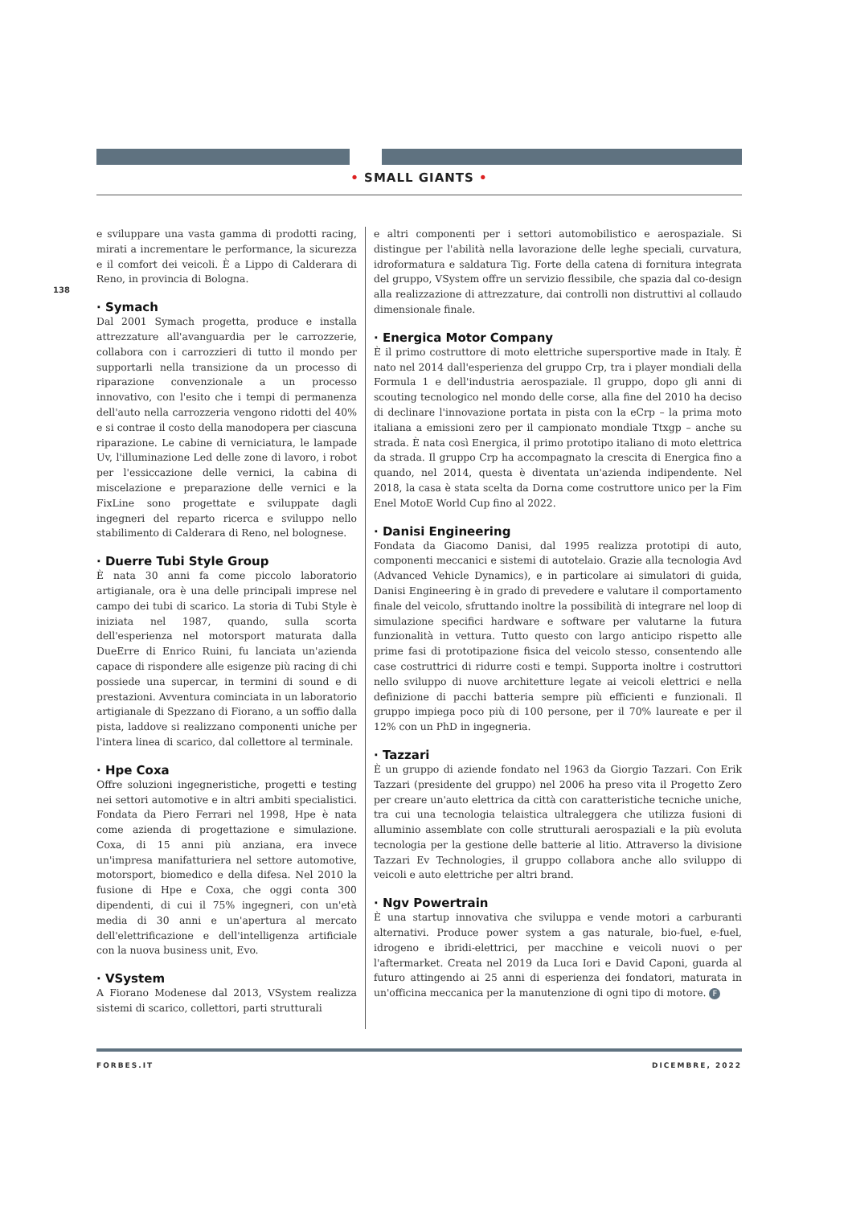• SMALL GIANTS •
138
e sviluppare una vasta gamma di prodotti racing, mirati a incrementare le performance, la sicurezza e il comfort dei veicoli. È a Lippo di Calderara di Reno, in provincia di Bologna.
· Symach
Dal 2001 Symach progetta, produce e installa attrezzature all'avanguardia per le carrozzerie, collabora con i carrozzieri di tutto il mondo per supportarli nella transizione da un processo di riparazione convenzionale a un processo innovativo, con l'esito che i tempi di permanenza dell'auto nella carrozzeria vengono ridotti del 40% e si contrae il costo della manodopera per ciascuna riparazione. Le cabine di verniciatura, le lampade Uv, l'illuminazione Led delle zone di lavoro, i robot per l'essiccazione delle vernici, la cabina di miscelazione e preparazione delle vernici e la FixLine sono progettate e sviluppate dagli ingegneri del reparto ricerca e sviluppo nello stabilimento di Calderara di Reno, nel bolognese.
· Duerre Tubi Style Group
È nata 30 anni fa come piccolo laboratorio artigianale, ora è una delle principali imprese nel campo dei tubi di scarico. La storia di Tubi Style è iniziata nel 1987, quando, sulla scorta dell'esperienza nel motorsport maturata dalla DueErre di Enrico Ruini, fu lanciata un'azienda capace di rispondere alle esigenze più racing di chi possiede una supercar, in termini di sound e di prestazioni. Avventura cominciata in un laboratorio artigianale di Spezzano di Fiorano, a un soffio dalla pista, laddove si realizzano componenti uniche per l'intera linea di scarico, dal collettore al terminale.
· Hpe Coxa
Offre soluzioni ingegneristiche, progetti e testing nei settori automotive e in altri ambiti specialistici. Fondata da Piero Ferrari nel 1998, Hpe è nata come azienda di progettazione e simulazione. Coxa, di 15 anni più anziana, era invece un'impresa manifatturiera nel settore automotive, motorsport, biomedico e della difesa. Nel 2010 la fusione di Hpe e Coxa, che oggi conta 300 dipendenti, di cui il 75% ingegneri, con un'età media di 30 anni e un'apertura al mercato dell'elettrificazione e dell'intelligenza artificiale con la nuova business unit, Evo.
· VSystem
A Fiorano Modenese dal 2013, VSystem realizza sistemi di scarico, collettori, parti strutturali
e altri componenti per i settori automobilistico e aerospaziale. Si distingue per l'abilità nella lavorazione delle leghe speciali, curvatura, idroformatura e saldatura Tig. Forte della catena di fornitura integrata del gruppo, VSystem offre un servizio flessibile, che spazia dal co-design alla realizzazione di attrezzature, dai controlli non distruttivi al collaudo dimensionale finale.
· Energica Motor Company
È il primo costruttore di moto elettriche supersportive made in Italy. È nato nel 2014 dall'esperienza del gruppo Crp, tra i player mondiali della Formula 1 e dell'industria aerospaziale. Il gruppo, dopo gli anni di scouting tecnologico nel mondo delle corse, alla fine del 2010 ha deciso di declinare l'innovazione portata in pista con la eCrp – la prima moto italiana a emissioni zero per il campionato mondiale Ttxgp – anche su strada. È nata così Energica, il primo prototipo italiano di moto elettrica da strada. Il gruppo Crp ha accompagnato la crescita di Energica fino a quando, nel 2014, questa è diventata un'azienda indipendente. Nel 2018, la casa è stata scelta da Dorna come costruttore unico per la Fim Enel MotoE World Cup fino al 2022.
· Danisi Engineering
Fondata da Giacomo Danisi, dal 1995 realizza prototipi di auto, componenti meccanici e sistemi di autotelaio. Grazie alla tecnologia Avd (Advanced Vehicle Dynamics), e in particolare ai simulatori di guida, Danisi Engineering è in grado di prevedere e valutare il comportamento finale del veicolo, sfruttando inoltre la possibilità di integrare nel loop di simulazione specifici hardware e software per valutarne la futura funzionalità in vettura. Tutto questo con largo anticipo rispetto alle prime fasi di prototipazione fisica del veicolo stesso, consentendo alle case costruttrici di ridurre costi e tempi. Supporta inoltre i costruttori nello sviluppo di nuove architetture legate ai veicoli elettrici e nella definizione di pacchi batteria sempre più efficienti e funzionali. Il gruppo impiega poco più di 100 persone, per il 70% laureate e per il 12% con un PhD in ingegneria.
· Tazzari
È un gruppo di aziende fondato nel 1963 da Giorgio Tazzari. Con Erik Tazzari (presidente del gruppo) nel 2006 ha preso vita il Progetto Zero per creare un'auto elettrica da città con caratteristiche tecniche uniche, tra cui una tecnologia telaistica ultraleggera che utilizza fusioni di alluminio assemblate con colle strutturali aerospaziali e la più evoluta tecnologia per la gestione delle batterie al litio. Attraverso la divisione Tazzari Ev Technologies, il gruppo collabora anche allo sviluppo di veicoli e auto elettriche per altri brand.
· Ngv Powertrain
È una startup innovativa che sviluppa e vende motori a carburanti alternativi. Produce power system a gas naturale, bio-fuel, e-fuel, idrogeno e ibridi-elettrici, per macchine e veicoli nuovi o per l'aftermarket. Creata nel 2019 da Luca Iori e David Caponi, guarda al futuro attingendo ai 25 anni di esperienza dei fondatori, maturata in un'officina meccanica per la manutenzione di ogni tipo di motore. F
FORBES.IT DICEMBRE, 2022